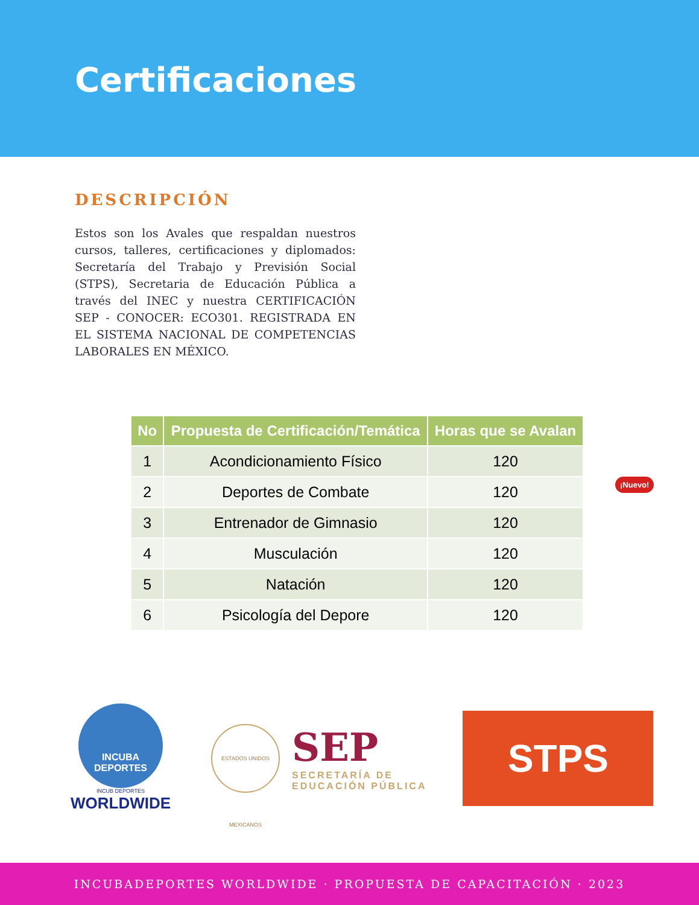Certificaciones
DESCRIPCIÓN
Estos son los Avales que respaldan nuestros cursos, talleres, certificaciones y diplomados: Secretaría del Trabajo y Previsión Social (STPS), Secretaria de Educación Pública a través del INEC y nuestra CERTIFICACIÓN SEP - CONOCER: ECO301. REGISTRADA EN EL SISTEMA NACIONAL DE COMPETENCIAS LABORALES EN MÉXICO.
| No | Propuesta de Certificación/Temática | Horas que se Avalan |
| --- | --- | --- |
| 1 | Acondicionamiento Físico | 120 |
| 2 | Deportes de Combate | 120 |
| 3 | Entrenador de Gimnasio | 120 |
| 4 | Musculación | 120 |
| 5 | Natación | 120 |
| 6 | Psicología del Depore | 120 |
¡Nuevo!
INCUBA DEPORTES
INCUB DEPORTES
WORLDWIDE
ESTADOS UNIDOS MEXICANOS
SEP
SECRETARÍA DE
EDUCACIÓN PÚBLICA
STPS
INCUBADEPORTES WORLDWIDE · PROPUESTA DE CAPACITACIÓN · 2023